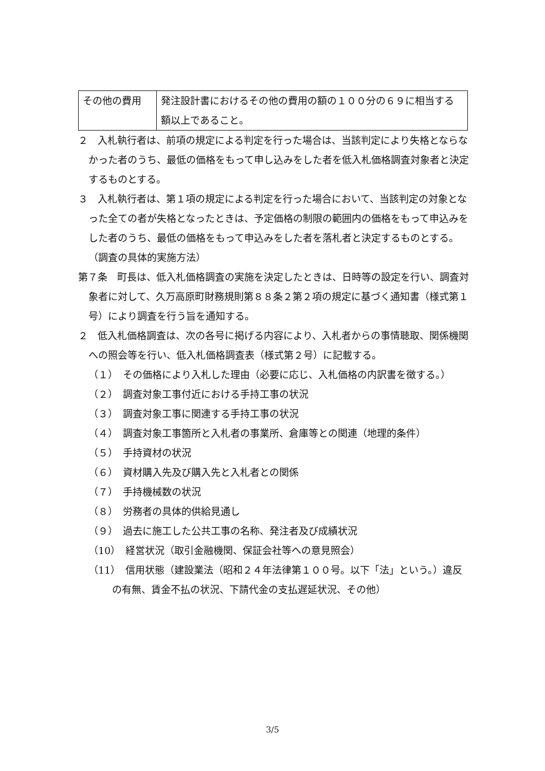| その他の費用 | 発注設計書におけるその他の費用の額の１００分の６９に相当する額以上であること。 |
２　入札執行者は、前項の規定による判定を行った場合は、当該判定により失格とならなかった者のうち、最低の価格をもって申し込みをした者を低入札価格調査対象者と決定するものとする。
３　入札執行者は、第１項の規定による判定を行った場合において、当該判定の対象となった全ての者が失格となったときは、予定価格の制限の範囲内の価格をもって申込みをした者のうち、最低の価格をもって申込みをした者を落札者と決定するものとする。
（調査の具体的実施方法）
第７条　町長は、低入札価格調査の実施を決定したときは、日時等の設定を行い、調査対象者に対して、久万高原町財務規則第８８条２第２項の規定に基づく通知書（様式第１号）により調査を行う旨を通知する。
２　低入札価格調査は、次の各号に掲げる内容により、入札者からの事情聴取、関係機関への照会等を行い、低入札価格調査表（様式第２号）に記載する。
（１）　その価格により入札した理由（必要に応じ、入札価格の内訳書を徴する。）
（２）　調査対象工事付近における手持工事の状況
（３）　調査対象工事に関連する手持工事の状況
（４）　調査対象工事箇所と入札者の事業所、倉庫等との関連（地理的条件）
（５）　手持資材の状況
（６）　資材購入先及び購入先と入札者との関係
（７）　手持機械数の状況
（８）　労務者の具体的供給見通し
（９）　過去に施工した公共工事の名称、発注者及び成績状況
（10）　経営状況（取引金融機関、保証会社等への意見照会）
（11）　信用状態（建設業法（昭和２４年法律第１００号。以下「法」という。）違反の有無、賃金不払の状況、下請代金の支払遅延状況、その他）
3/5